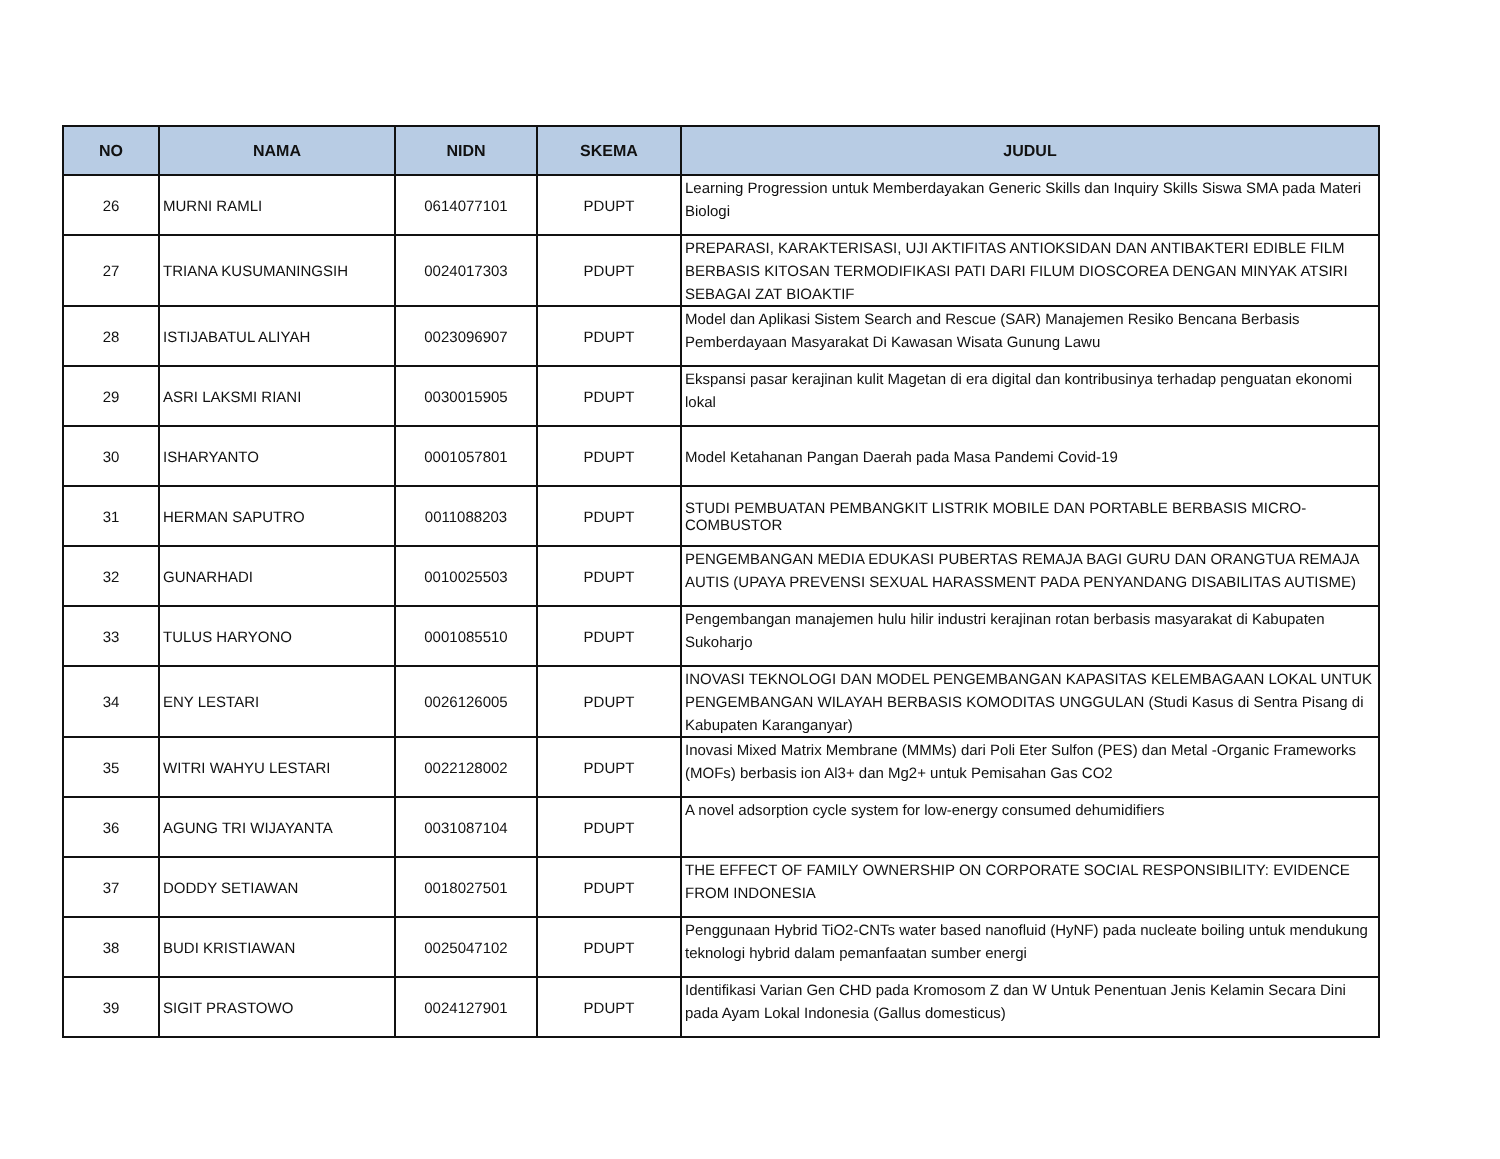| NO | NAMA | NIDN | SKEMA | JUDUL |
| --- | --- | --- | --- | --- |
| 26 | MURNI RAMLI | 0614077101 | PDUPT | Learning Progression untuk Memberdayakan Generic Skills dan Inquiry Skills Siswa SMA pada Materi Biologi |
| 27 | TRIANA KUSUMANINGSIH | 0024017303 | PDUPT | PREPARASI, KARAKTERISASI, UJI AKTIFITAS ANTIOKSIDAN DAN ANTIBAKTERI EDIBLE FILM BERBASIS KITOSAN TERMODIFIKASI PATI DARI FILUM DIOSCOREA DENGAN MINYAK ATSIRI SEBAGAI ZAT BIOAKTIF |
| 28 | ISTIJABATUL ALIYAH | 0023096907 | PDUPT | Model dan Aplikasi Sistem Search and Rescue (SAR) Manajemen Resiko Bencana Berbasis Pemberdayaan Masyarakat Di Kawasan Wisata Gunung Lawu |
| 29 | ASRI LAKSMI RIANI | 0030015905 | PDUPT | Ekspansi pasar kerajinan kulit Magetan di era digital dan kontribusinya terhadap penguatan ekonomi lokal |
| 30 | ISHARYANTO | 0001057801 | PDUPT | Model Ketahanan Pangan Daerah pada Masa Pandemi Covid-19 |
| 31 | HERMAN SAPUTRO | 0011088203 | PDUPT | STUDI PEMBUATAN PEMBANGKIT LISTRIK MOBILE DAN PORTABLE BERBASIS MICRO-COMBUSTOR |
| 32 | GUNARHADI | 0010025503 | PDUPT | PENGEMBANGAN MEDIA EDUKASI PUBERTAS REMAJA BAGI GURU DAN ORANGTUA REMAJA AUTIS (UPAYA PREVENSI SEXUAL HARASSMENT PADA PENYANDANG DISABILITAS AUTISME) |
| 33 | TULUS HARYONO | 0001085510 | PDUPT | Pengembangan manajemen hulu hilir industri kerajinan rotan berbasis masyarakat di Kabupaten Sukoharjo |
| 34 | ENY LESTARI | 0026126005 | PDUPT | INOVASI TEKNOLOGI DAN MODEL PENGEMBANGAN KAPASITAS KELEMBAGAAN LOKAL UNTUK PENGEMBANGAN WILAYAH BERBASIS KOMODITAS UNGGULAN (Studi Kasus di Sentra Pisang di Kabupaten Karanganyar) |
| 35 | WITRI WAHYU LESTARI | 0022128002 | PDUPT | Inovasi Mixed Matrix Membrane (MMMs) dari Poli Eter Sulfon (PES) dan Metal -Organic Frameworks (MOFs) berbasis ion Al3+ dan Mg2+ untuk Pemisahan Gas CO2 |
| 36 | AGUNG TRI WIJAYANTA | 0031087104 | PDUPT | A novel adsorption cycle system for low-energy consumed dehumidifiers |
| 37 | DODDY SETIAWAN | 0018027501 | PDUPT | THE EFFECT OF FAMILY OWNERSHIP ON CORPORATE SOCIAL RESPONSIBILITY: EVIDENCE FROM INDONESIA |
| 38 | BUDI KRISTIAWAN | 0025047102 | PDUPT | Penggunaan Hybrid TiO2-CNTs water based nanofluid (HyNF) pada nucleate boiling untuk mendukung teknologi hybrid dalam pemanfaatan sumber energi |
| 39 | SIGIT PRASTOWO | 0024127901 | PDUPT | Identifikasi Varian Gen CHD pada Kromosom Z dan W Untuk Penentuan Jenis Kelamin Secara Dini pada Ayam Lokal Indonesia (Gallus domesticus) |